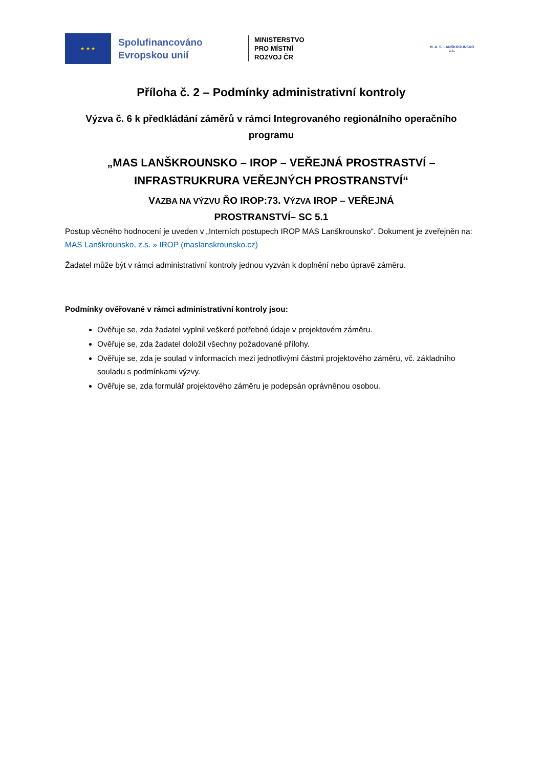★ ★ ★
Spolufinancováno Evropskou unií
MINISTERSTVO
PRO MÍSTNÍ
ROZVOJ ČR
M. A. S. LANŠKROUNSKO z.s.
Příloha č. 2 – Podmínky administrativní kontroly
Výzva č. 6 k předkládání záměrů v rámci Integrovaného regionálního operačního programu
„MAS LANŠKROUNSKO – IROP – VEŘEJNÁ PROSTRASTVÍ – INFRASTRUKRURA VEŘEJNÝCH PROSTRANSTVÍ“
VAZBA NA VÝZVU ŘO IROP:73. VÝZVA IROP – VEŘEJNÁ
PROSTRANSTVÍ– SC 5.1
Postup věcného hodnocení je uveden v „Interních postupech IROP MAS Lanškrounsko“. Dokument je zveřejněn na: MAS Lanškrounsko, z.s. » IROP (maslanskrounsko.cz)
Žadatel může být v rámci administrativní kontroly jednou vyzván k doplnění nebo úpravě záměru.
Podmínky ověřované v rámci administrativní kontroly jsou:
Ověřuje se, zda žadatel vyplnil veškeré potřebné údaje v projektovém záměru.
Ověřuje se, zda žadatel doložil všechny požadované přílohy.
Ověřuje se, zda je soulad v informacích mezi jednotlivými částmi projektového záměru, vč. základního souladu s podmínkami výzvy.
Ověřuje se, zda formulář projektového záměru je podepsán oprávněnou osobou.